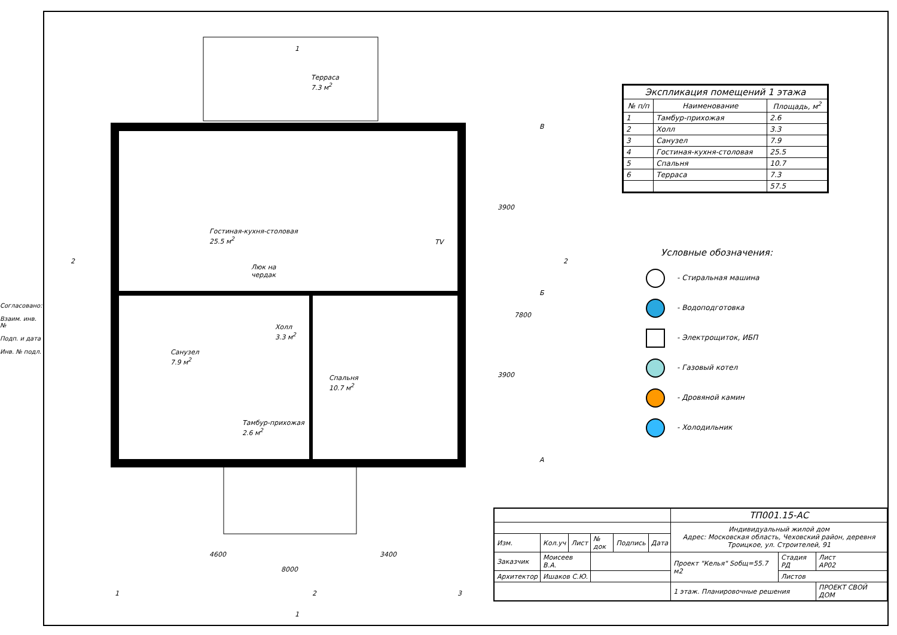Терраса
7.3 м<sup>2</sup>
Гостиная-кухня-столовая
25.5 м<sup>2</sup>
Люк на
чердак
Холл
3.3 м<sup>2</sup>
Санузел
7.9 м<sup>2</sup>
Спальня
10.7 м<sup>2</sup>
Тамбур-прихожая
2.6 м<sup>2</sup>
TV
4600 3400
8000
3900
3900
7800
В
Б
А
1 2 3
2 2
1
1
| Экспликация помещений 1 этажа | | |
| --- | --- | --- |
| № п/п | Наименование | Площадь, м<sup>2</sup> |
| 1 | Тамбур-прихожая | 2.6 |
| 2 | Холл | 3.3 |
| 3 | Санузел | 7.9 |
| 4 | Гостиная-кухня-столовая | 25.5 |
| 5 | Спальня | 10.7 |
| 6 | Терраса | 7.3 |
| | | 57.5 |
Условные обозначения:
- Стиральная машина
- Водоподготовка
- Электрощиток, ИБП
- Газовый котел
- Дровяной камин
- Холодильник
| | | | | | | ТП001.15-АС | | |
| | | | | | | Индивидуальный жилой дом Адрес: Московская область, Чеховский район, деревня Троицкое, ул. Строителей, 91 | | |
| Изм. | Кол.уч | Лист | № док | Подпись | Дата | | | |
| Заказчик | Моисеев В.А. | | | | | Проект "Келья" Sобщ=55.7 м2 | Стадия РД | Лист АР02 |
| Архитектор | Ишаков С.Ю. | | | | | | Листов | |
| | | | | | | 1 этаж. Планировочные решения | | ПРОЕКТ СВОЙ ДОМ |
Согласовано:
Взаим. инв. №
Подп. и дата
Инв. № подл.